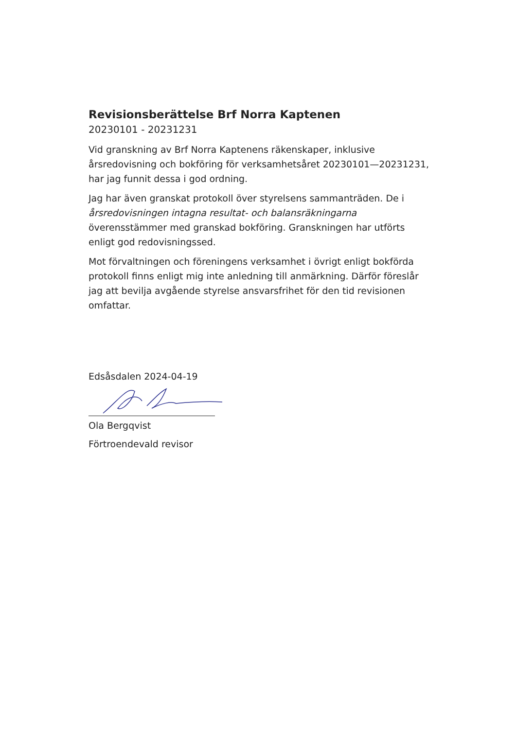Revisionsberättelse Brf Norra Kaptenen
20230101 - 20231231
Vid granskning av Brf Norra Kaptenens räkenskaper, inklusive årsredovisning och bokföring för verksamhetsåret 20230101—20231231, har jag funnit dessa i god ordning.
Jag har även granskat protokoll över styrelsens sammanträden. De i årsredovisningen intagna resultat- och balansräkningarna överensstämmer med granskad bokföring. Granskningen har utförts enligt god redovisningssed.
Mot förvaltningen och föreningens verksamhet i övrigt enligt bokförda protokoll finns enligt mig inte anledning till anmärkning. Därför föreslår jag att bevilja avgående styrelse ansvarsfrihet för den tid revisionen omfattar.
Edsåsdalen 2024-04-19
Ola Bergqvist
Förtroendevald revisor